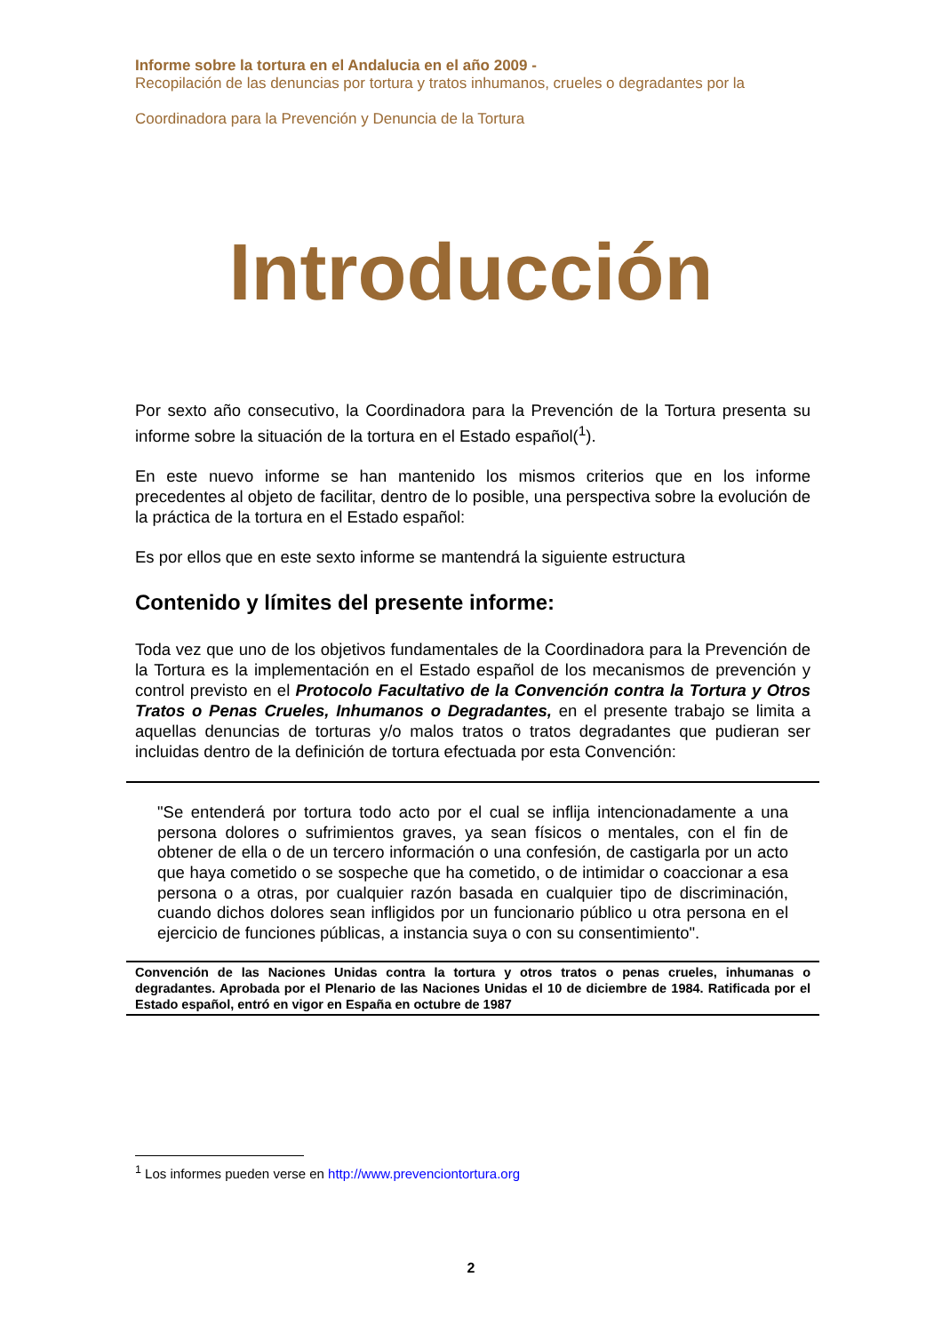Informe sobre la tortura en el Andalucia en el año 2009 -
Recopilación de las denuncias por tortura y tratos inhumanos, crueles o degradantes por la
Coordinadora para la Prevención y Denuncia de la Tortura
Introducción
Por sexto año consecutivo, la Coordinadora para la Prevención de la Tortura presenta su informe sobre la situación de la tortura en el Estado español(<sup>1</sup>).
En este nuevo informe se han mantenido los mismos criterios que en los informe precedentes al objeto de facilitar, dentro de lo posible, una perspectiva sobre la evolución de la práctica de la tortura en el Estado español:
Es por ellos que en este sexto informe se mantendrá la siguiente estructura
Contenido y límites del presente informe:
Toda vez que uno de los objetivos fundamentales de la Coordinadora para la Prevención de la Tortura es la implementación en el Estado español de los mecanismos de prevención y control previsto en el Protocolo Facultativo de la Convención contra la Tortura y Otros Tratos o Penas Crueles, Inhumanos o Degradantes, en el presente trabajo se limita a aquellas denuncias de torturas y/o malos tratos o tratos degradantes que pudieran ser incluidas dentro de la definición de tortura efectuada por esta Convención:
"Se entenderá por tortura todo acto por el cual se inflija intencionadamente a una persona dolores o sufrimientos graves, ya sean físicos o mentales, con el fin de obtener de ella o de un tercero información o una confesión, de castigarla por un acto que haya cometido o se sospeche que ha cometido, o de intimidar o coaccionar a esa persona o a otras, por cualquier razón basada en cualquier tipo de discriminación, cuando dichos dolores sean infligidos por un funcionario público u otra persona en el ejercicio de funciones públicas, a instancia suya o con su consentimiento".
Convención de las Naciones Unidas contra la tortura y otros tratos o penas crueles, inhumanas o degradantes. Aprobada por el Plenario de las Naciones Unidas el 10 de diciembre de 1984. Ratificada por el Estado español, entró en vigor en España en octubre de 1987
<sup>1</sup> Los informes pueden verse en http://www.prevenciontortura.org
2